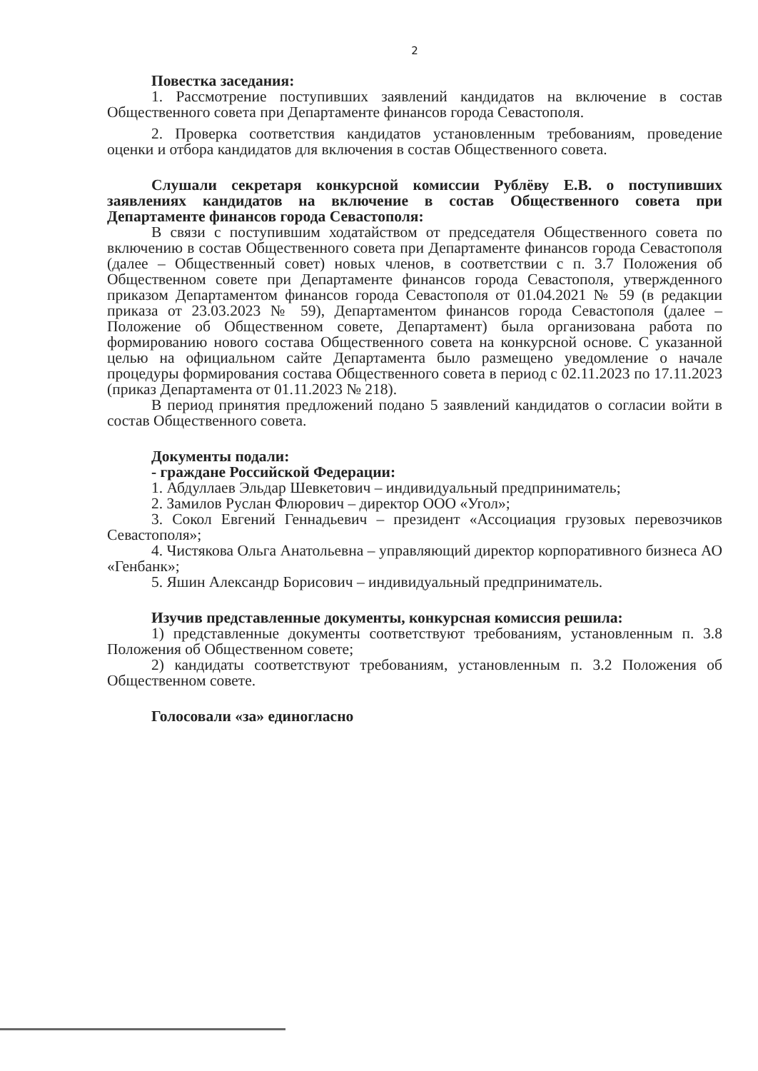2
Повестка заседания:
1. Рассмотрение поступивших заявлений кандидатов на включение в состав Общественного совета при Департаменте финансов города Севастополя.
2. Проверка соответствия кандидатов установленным требованиям, проведение оценки и отбора кандидатов для включения в состав Общественного совета.
Слушали секретаря конкурсной комиссии Рублёву Е.В. о поступивших заявлениях кандидатов на включение в состав Общественного совета при Департаменте финансов города Севастополя:
В связи с поступившим ходатайством от председателя Общественного совета по включению в состав Общественного совета при Департаменте финансов города Севастополя (далее – Общественный совет) новых членов, в соответствии с п. 3.7 Положения об Общественном совете при Департаменте финансов города Севастополя, утвержденного приказом Департаментом финансов города Севастополя от 01.04.2021 № 59 (в редакции приказа от 23.03.2023 № 59), Департаментом финансов города Севастополя (далее – Положение об Общественном совете, Департамент) была организована работа по формированию нового состава Общественного совета на конкурсной основе. С указанной целью на официальном сайте Департамента было размещено уведомление о начале процедуры формирования состава Общественного совета в период с 02.11.2023 по 17.11.2023 (приказ Департамента от 01.11.2023 № 218).
В период принятия предложений подано 5 заявлений кандидатов о согласии войти в состав Общественного совета.
Документы подали:
- граждане Российской Федерации:
1. Абдуллаев Эльдар Шевкетович – индивидуальный предприниматель;
2. Замилов Руслан Флюрович – директор ООО «Угол»;
3. Сокол Евгений Геннадьевич – президент «Ассоциация грузовых перевозчиков Севастополя»;
4. Чистякова Ольга Анатольевна – управляющий директор корпоративного бизнеса АО «Генбанк»;
5. Яшин Александр Борисович – индивидуальный предприниматель.
Изучив представленные документы, конкурсная комиссия решила:
1) представленные документы соответствуют требованиям, установленным п. 3.8 Положения об Общественном совете;
2) кандидаты соответствуют требованиям, установленным п. 3.2 Положения об Общественном совете.
Голосовали «за» единогласно